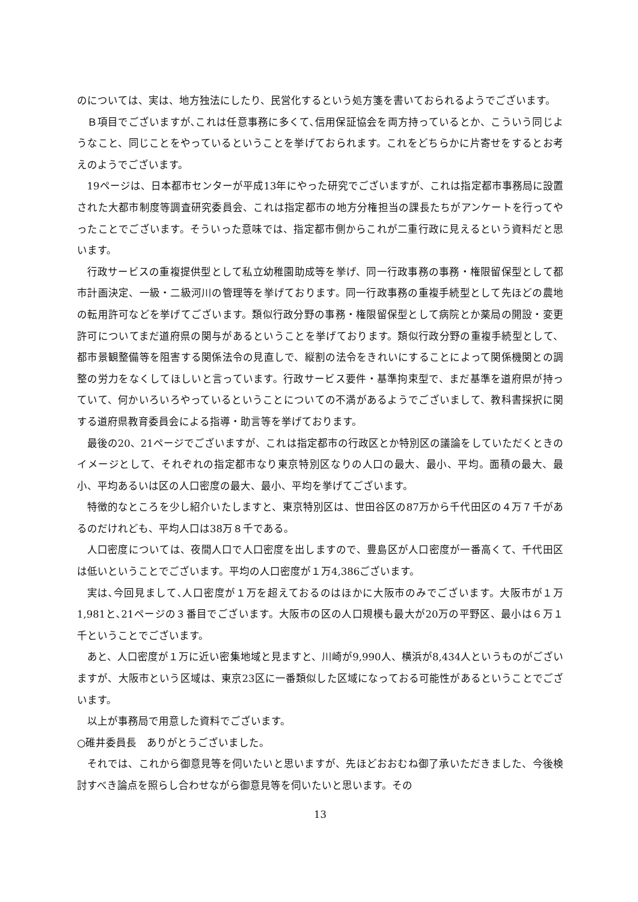のについては、実は、地方独法にしたり、民営化するという処方箋を書いておられるようでございます。
Ｂ項目でございますが､これは任意事務に多くて､信用保証協会を両方持っているとか、こういう同じようなこと、同じことをやっているということを挙げておられます。これをどちらかに片寄せをするとお考えのようでございます。
19ページは、日本都市センターが平成13年にやった研究でございますが、これは指定都市事務局に設置された大都市制度等調査研究委員会、これは指定都市の地方分権担当の課長たちがアンケートを行ってやったことでございます。そういった意味では、指定都市側からこれが二重行政に見えるという資料だと思います。
行政サービスの重複提供型として私立幼稚園助成等を挙げ、同一行政事務の事務・権限留保型として都市計画決定、一級・二級河川の管理等を挙げております。同一行政事務の重複手続型として先ほどの農地の転用許可などを挙げてございます。類似行政分野の事務・権限留保型として病院とか薬局の開設・変更許可についてまだ道府県の関与があるということを挙げております。類似行政分野の重複手続型として、都市景観整備等を阻害する関係法令の見直しで、縦割の法令をきれいにすることによって関係機関との調整の労力をなくしてほしいと言っています。行政サービス要件・基準拘束型で、まだ基準を道府県が持っていて、何かいろいろやっているということについての不満があるようでございまして、教科書採択に関する道府県教育委員会による指導・助言等を挙げております。
最後の20、21ページでございますが、これは指定都市の行政区とか特別区の議論をしていただくときのイメージとして、それぞれの指定都市なり東京特別区なりの人口の最大、最小、平均。面積の最大、最小、平均あるいは区の人口密度の最大、最小、平均を挙げてございます。
特徴的なところを少し紹介いたしますと、東京特別区は、世田谷区の87万から千代田区の４万７千があるのだけれども、平均人口は38万８千である。
人口密度については、夜間人口で人口密度を出しますので、豊島区が人口密度が一番高くて、千代田区は低いということでございます。平均の人口密度が１万4,386ございます。
実は､今回見まして､人口密度が１万を超えておるのはほかに大阪市のみでございます。大阪市が１万1,981と､21ページの３番目でございます。大阪市の区の人口規模も最大が20万の平野区、最小は６万１千ということでございます。
あと、人口密度が１万に近い密集地域と見ますと、川崎が9,990人、横浜が8,434人というものがございますが、大阪市という区域は、東京23区に一番類似した区域になっておる可能性があるということでございます。
以上が事務局で用意した資料でございます。
○碓井委員長　ありがとうございました。
それでは、これから御意見等を伺いたいと思いますが、先ほどおおむね御了承いただきました、今後検討すべき論点を照らし合わせながら御意見等を伺いたいと思います。その
13